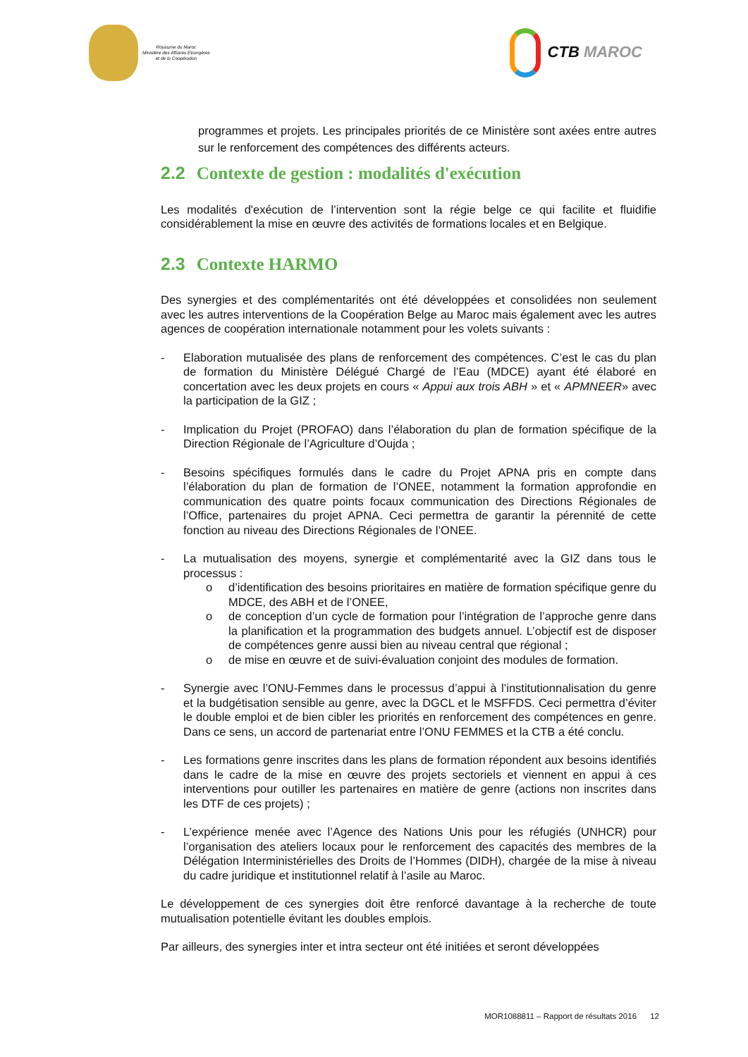Royaume du Maroc
Ministère des Affaires Etrangères
et de la Coopération
CTB MAROC
programmes et projets. Les principales priorités de ce Ministère sont axées entre autres sur le renforcement des compétences des différents acteurs.
2.2 Contexte de gestion : modalités d'exécution
Les modalités d'exécution de l’intervention sont la régie belge ce qui facilite et fluidifie considérablement la mise en œuvre des activités de formations locales et en Belgique.
2.3 Contexte HARMO
Des synergies et des complémentarités ont été développées et consolidées non seulement avec les autres interventions de la Coopération Belge au Maroc mais également avec les autres agences de coopération internationale notamment pour les volets suivants :
- Elaboration mutualisée des plans de renforcement des compétences. C’est le cas du plan de formation du Ministère Délégué Chargé de l’Eau (MDCE) ayant été élaboré en concertation avec les deux projets en cours « Appui aux trois ABH » et « APMNEER» avec la participation de la GIZ ;
- Implication du Projet (PROFAO) dans l’élaboration du plan de formation spécifique de la Direction Régionale de l’Agriculture d’Oujda ;
- Besoins spécifiques formulés dans le cadre du Projet APNA pris en compte dans l’élaboration du plan de formation de l’ONEE, notamment la formation approfondie en communication des quatre points focaux communication des Directions Régionales de l’Office, partenaires du projet APNA. Ceci permettra de garantir la pérennité de cette fonction au niveau des Directions Régionales de l’ONEE.
- La mutualisation des moyens, synergie et complémentarité avec la GIZ dans tous le processus :
o d’identification des besoins prioritaires en matière de formation spécifique genre du MDCE, des ABH et de l’ONEE,
o de conception d’un cycle de formation pour l’intégration de l’approche genre dans la planification et la programmation des budgets annuel. L’objectif est de disposer de compétences genre aussi bien au niveau central que régional ;
o de mise en œuvre et de suivi-évaluation conjoint des modules de formation.
- Synergie avec l’ONU-Femmes dans le processus d’appui à l’institutionnalisation du genre et la budgétisation sensible au genre, avec la DGCL et le MSFFDS. Ceci permettra d’éviter le double emploi et de bien cibler les priorités en renforcement des compétences en genre. Dans ce sens, un accord de partenariat entre l’ONU FEMMES et la CTB a été conclu.
- Les formations genre inscrites dans les plans de formation répondent aux besoins identifiés dans le cadre de la mise en œuvre des projets sectoriels et viennent en appui à ces interventions pour outiller les partenaires en matière de genre (actions non inscrites dans les DTF de ces projets) ;
- L’expérience menée avec l’Agence des Nations Unis pour les réfugiés (UNHCR) pour l’organisation des ateliers locaux pour le renforcement des capacités des membres de la Délégation Interministérielles des Droits de l’Hommes (DIDH), chargée de la mise à niveau du cadre juridique et institutionnel relatif à l’asile au Maroc.
Le développement de ces synergies doit être renforcé davantage à la recherche de toute mutualisation potentielle évitant les doubles emplois.
Par ailleurs, des synergies inter et intra secteur ont été initiées et seront développées
MOR1088811 – Rapport de résultats 2016 12